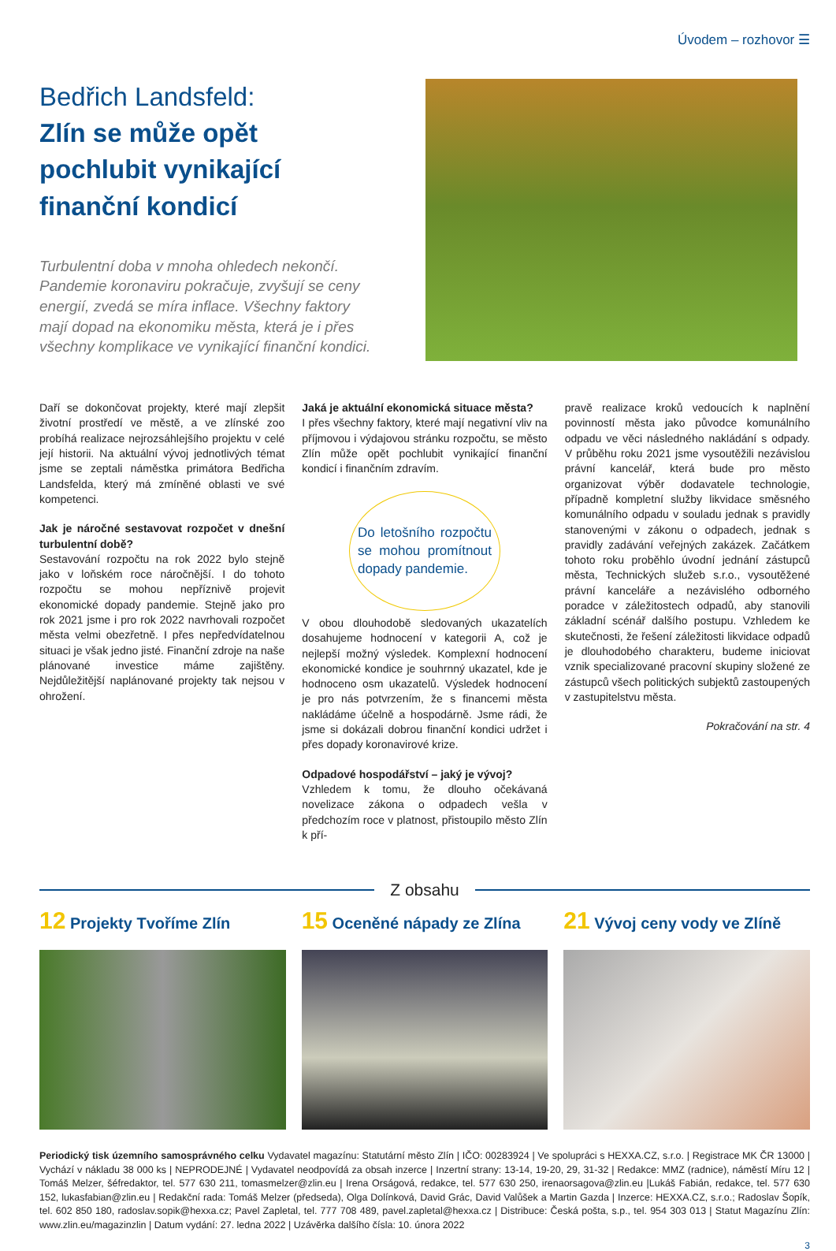Úvodem – rozhovor ☰
Bedřich Landsfeld:
Zlín se může opět pochlubit vynikající finanční kondicí
Turbulentní doba v mnoha ohledech nekončí. Pandemie koronaviru pokračuje, zvyšují se ceny energií, zvedá se míra inflace. Všechny faktory mají dopad na ekonomiku města, která je i přes všechny komplikace ve vynikající finanční kondici.
Daří se dokončovat projekty, které mají zlepšit životní prostředí ve městě, a ve zlínské zoo probíhá realizace nejrozsáhlejšího projektu v celé její historii. Na aktuální vývoj jednotlivých témat jsme se zeptali náměstka primátora Bedřicha Landsfelda, který má zmíněné oblasti ve své kompetenci.
Jak je náročné sestavovat rozpočet v dnešní turbulentní době?
Sestavování rozpočtu na rok 2022 bylo stejně jako v loňském roce náročnější. I do tohoto rozpočtu se mohou nepříznivě projevit ekonomické dopady pandemie. Stejně jako pro rok 2021 jsme i pro rok 2022 navrhovali rozpočet města velmi obezřetně. I přes nepředvídatelnou situaci je však jedno jisté. Finanční zdroje na naše plánované investice máme zajištěny. Nejdůležitější naplánované projekty tak nejsou v ohrožení.
Jaká je aktuální ekonomická situace města?
I přes všechny faktory, které mají negativní vliv na příjmovou i výdajovou stránku rozpočtu, se město Zlín může opět pochlubit vynikající finanční kondicí i finančním zdravím.
Do letošního rozpočtu se mohou promítnout dopady pandemie.
V obou dlouhodobě sledovaných ukazatelích dosahujeme hodnocení v kategorii A, což je nejlepší možný výsledek. Komplexní hodnocení ekonomické kondice je souhrnný ukazatel, kde je hodnoceno osm ukazatelů. Výsledek hodnocení je pro nás potvrzením, že s financemi města nakládáme účelně a hospodárně. Jsme rádi, že jsme si dokázali dobrou finanční kondici udržet i přes dopady koronavirové krize.
Odpadové hospodářství – jaký je vývoj?
Vzhledem k tomu, že dlouho očekávaná novelizace zákona o odpadech vešla v předchozím roce v platnost, přistoupilo město Zlín k pří-
pravě realizace kroků vedoucích k naplnění povinností města jako původce komunálního odpadu ve věci následného nakládání s odpady. V průběhu roku 2021 jsme vysoutěžili nezávislou právní kancelář, která bude pro město organizovat výběr dodavatele technologie, případně kompletní služby likvidace směsného komunálního odpadu v souladu jednak s pravidly stanovenými v zákonu o odpadech, jednak s pravidly zadávání veřejných zakázek. Začátkem tohoto roku proběhlo úvodní jednání zástupců města, Technických služeb s.r.o., vysoutěžené právní kanceláře a nezávislého odborného poradce v záležitostech odpadů, aby stanovili základní scénář dalšího postupu. Vzhledem ke skutečnosti, že řešení záležitosti likvidace odpadů je dlouhodobého charakteru, budeme iniciovat vznik specializované pracovní skupiny složené ze zástupců všech politických subjektů zastoupených v zastupitelstvu města.
Pokračování na str. 4
Z obsahu
12 Projekty Tvoříme Zlín
15 Oceněné nápady ze Zlína
21 Vývoj ceny vody ve Zlíně
Periodický tisk územního samosprávného celku Vydavatel magazínu: Statutární město Zlín | IČO: 00283924 | Ve spolupráci s HEXXA.CZ, s.r.o. | Registrace MK ČR 13000 | Vychází v nákladu 38 000 ks | NEPRODEJNÉ | Vydavatel neodpovídá za obsah inzerce | Inzertní strany: 13-14, 19-20, 29, 31-32 | Redakce: MMZ (radnice), náměstí Míru 12 | Tomáš Melzer, šéfredaktor, tel. 577 630 211, tomasmelzer@zlin.eu | Irena Orságová, redakce, tel. 577 630 250, irenaorsagova@zlin.eu |Lukáš Fabián, redakce, tel. 577 630 152, lukasfabian@zlin.eu | Redakční rada: Tomáš Melzer (předseda), Olga Dolínková, David Grác, David Valůšek a Martin Gazda | Inzerce: HEXXA.CZ, s.r.o.; Radoslav Šopík, tel. 602 850 180, radoslav.sopik@hexxa.cz; Pavel Zapletal, tel. 777 708 489, pavel.zapletal@hexxa.cz | Distribuce: Česká pošta, s.p., tel. 954 303 013 | Statut Magazínu Zlín: www.zlin.eu/magazinzlin | Datum vydání: 27. ledna 2022 | Uzávěrka dalšího čísla: 10. února 2022
3